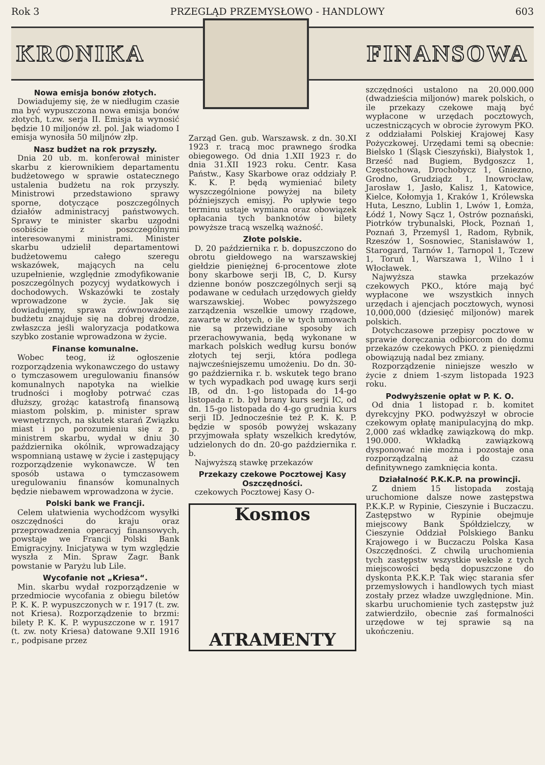Rok 3 PRZEGLĄD PRZEMYSŁOWO - HANDLOWY 603
KRONIKA FINANSOWA
Nowa emisja bonów złotych.
Dowiadujemy się, że w niedługim czasie ma być wypuszczona nowa emisja bonów złotych, t.zw. serja II. Emisja ta wynosić będzie 10 miljonów zł. pol. Jak wiadomo I emisja wynosiła 50 miljnów złp.
Nasz budżet na rok przyszły.
Dnia 20 ub. m. konferował minister skarbu z kierownikiem departamentu budżetowego w sprawie ostatecznego ustalenia budżetu na rok przyszły. Ministrowi przedstawiono sprawy sporne, dotyczące poszczególnych działów administracyj państwowych. Sprawy te minister skarbu uzgodni osobiście z poszczególnymi interesowanymi ministrami. Minister skarbu udzielił departamentowi budżetowemu całego szeregu wskazówek, mających na celu uzupełnienie, względnie zmodyfikowanie poszczególnych pozycyj wydatkowych i dochodowych. Wskazówki te zostały wprowadzone w życie. Jak się dowiadujemy, sprawa zrównoważenia budżetu znajduje się na dobrej drodze, zwłaszcza jeśli waloryzacja podatkowa szybko zostanie wprowadzona w życie.
Finanse komunalne.
Wobec teog, iż ogłoszenie rozporządzenia wykonawczego do ustawy o tymczasowem uregulowaniu finansów komunalnych napotyka na wielkie trudności i mogłoby potrwać czas dłuższy, grożąc katastrofą finansową miastom polskim, p. minister spraw wewnętrznych, na skutek starań Związku miast i po porozumieniu się z p. ministrem skarbu, wydał w dniu 30 października okólnik, wprowadzający wspomnianą ustawę w życie i zastępujący rozporządzenie wykonawcze. W ten sposób ustawa o tymczasowem uregulowaniu finansów komunalnych będzie niebawem wprowadzona w życie.
Polski bank we Francji.
Celem ułatwienia wychodźcom wysyłki oszczędności do kraju oraz przeprowadzenia operacyj finansowych, powstaje we Francji Polski Bank Emigracyjny. Inicjatywa w tym względzie wyszła z Min. Spraw Zagr. Bank powstanie w Paryżu lub Lile.
Wycofanie not „Kriesa“.
Min. skarbu wydał rozporządzenie w przedmiocie wycofania z obiegu biletów P. K. K. P. wypuszczonych w r. 1917 (t. zw. not Kriesa). Rozporządzenie to brzmi: bilety P. K. K. P. wypuszczone w r. 1917 (t. zw. noty Kriesa) datowane 9.XII 1916 r., podpisane przez
Zarząd Gen. gub. Warszawsk. z dn. 30.XI 1923 r. tracą moc prawnego środka obiegowego. Od dnia 1.XII 1923 r. do dnia 31.XII 1923 roku. Centr. Kasa Państw., Kasy Skarbowe oraz oddziały P. K. K. P. będą wymieniać bilety wyszczególnione powyżej na bilety późniejszych emisyj. Po upływie tego terminu ustaje wymiana oraz obowiązek opłacania tych banknotów i bilety powyższe tracą wszelką ważność.
Złote polskie.
D. 20 października r. b. dopuszczono do obrotu giełdowego na warszawskiej giełdzie pieniężnej 6-procentowe złote bony skarbowe serji IB, C, D. Kursy dzienne bonów poszczególnych serji są podawane w cedułach urzędowych giełdy warszawskiej. Wobec powyższego zarządzenia wszelkie umowy rządowe, zawarte w złotych, o ile w tych umowach nie są przewidziane sposoby ich przerachowywania, będą wykonane w markach polskich według kursu bonów złotych tej serji, która podlega najwcześniejszemu umożeniu. Do dn. 30-go października r. b. wskutek tego brano w tych wypadkach pod uwagę kurs serji IB, od dn. 1-go listopada do 14-go listopada r. b. był brany kurs serji IC, od dn. 15-go listopada do 4-go grudnia kurs serji ID. Jednocześnie też P. K. K. P. będzie w sposób powyżej wskazany przyjmowała spłaty wszelkich kredytów, udzielonych do dn. 20-go października r. b.
Najwyższą stawkę przekazów
Przekazy czekowe Pocztowej Kasy Oszczędności.
czekowych Pocztowej Kasy O-
Kosmos
ATRAMENTY
szczędności ustalono na 20.000.000 (dwadzieścia miljonów) marek polskich, o ile przekazy czekowe mają być wypłacone w urzędach pocztowych, uczestniczących w obrocie żyrowym PKO. z oddziałami Polskiej Krajowej Kasy Pożyczkowej. Urzędami temi są obecnie: Bielsko 1 (Śląsk Cieszyński), Białystok 1, Brześć nad Bugiem, Bydgoszcz 1, Częstochowa, Drochobycz 1, Gniezno, Grodno, Grudziądz 1, Inowrocław, Jarosław 1, Jasło, Kalisz 1, Katowice, Kielce, Kołomyja 1, Kraków 1, Królewska Huta, Leszno, Lublin 1, Lwów 1, Łomża, Łódź 1, Nowy Sącz 1, Ostrów poznański, Piotrków trybunalski, Płock, Poznań 1, Poznań 3, Przemyśl 1, Radom, Rybnik, Rzeszów 1, Sosnowiec, Stanisławów 1, Starogard, Tarnów 1, Tarnopol 1, Tczew 1, Toruń 1, Warszawa 1, Wilno 1 i Włocławek.
Najwyższa stawka przekazów czekowych PKO., które mają być wypłacone we wszystkich innych urzędach i ajencjach pocztowych, wynosi 10,000,000 (dziesięć miljonów) marek polskich.
Dotychczasowe przepisy pocztowe w sprawie doręczania odbiorcom do domu przekazów czekowych PKO. z pieniędzmi obowiązują nadal bez zmiany.
Rozporządzenie niniejsze weszło w życie z dniem 1-szym listopada 1923 roku.
Podwyższenie opłat w P. K. O.
Od dnia 1 listopad r. b. komitet dyrekcyjny PKO. podwyższył w obrocie czekowym opłatę manipulacyjną do mkp. 2,000 zaś wkładkę zawiązkową do mkp. 190.000. Wkładką zawiązkową dysponować nie można i pozostaje ona rozporządzalną aż do czasu definitywnego zamknięcia konta.
Działalność P.K.K.P. na prowincji.
Z dniem 15 listopada zostają uruchomione dalsze nowe zastępstwa P.K.K.P. w Rypinie, Cieszynie i Buczaczu. Zastępstwo w Rypinie obejmuje miejscowy Bank Spółdzielczy, w Cieszynie Oddział Polskiego Banku Krajowego i w Buczaczu Polska Kasa Oszczędności. Z chwilą uruchomienia tych zastępstw wszystkie weksle z tych miejscowości będą dopuszczone do dyskonta P.K.K.P. Tak więc starania sfer przemysłowych i handlowych tych miast zostały przez władze uwzględnione. Min. skarbu uruchomienie tych zastępstw już zatwierdziło, obecnie zaś formalności urzędowe w tej sprawie są na ukończeniu.